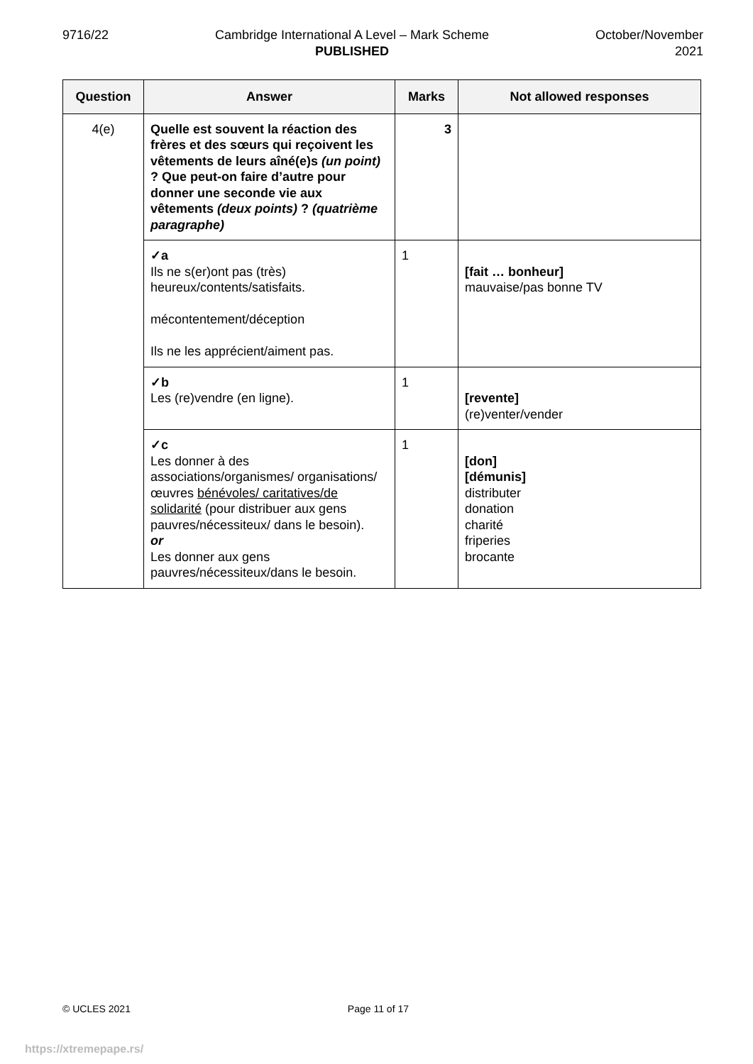9716/22 Cambridge International A Level – Mark Scheme
PUBLISHED
October/November
2021
| Question | Answer | Marks | Not allowed responses |
| --- | --- | --- | --- |
| 4(e) | Quelle est souvent la réaction des frères et des sœurs qui reçoivent les vêtements de leurs aîné(e)s (un point) ? Que peut-on faire d’autre pour donner une seconde vie aux vêtements (deux points) ? (quatrième paragraphe) | 3 | |
| | ✓a Ils ne s(er)ont pas (très) heureux/contents/satisfaits. mécontentement/déception Ils ne les apprécient/aiment pas. | 1 | [fait … bonheur] mauvaise/pas bonne TV |
| | ✓b Les (re)vendre (en ligne). | 1 | [revente] (re)venter/vender |
| | ✓c Les donner à des associations/organismes/ organisations/œuvres bénévoles/ caritatives/de solidarité (pour distribuer aux gens pauvres/nécessiteux/ dans le besoin). or Les donner aux gens pauvres/nécessiteux/dans le besoin. | 1 | [don] [démunis] distributer donation charité friperies brocante |
© UCLES 2021 Page 11 of 17
https://xtremepape.rs/